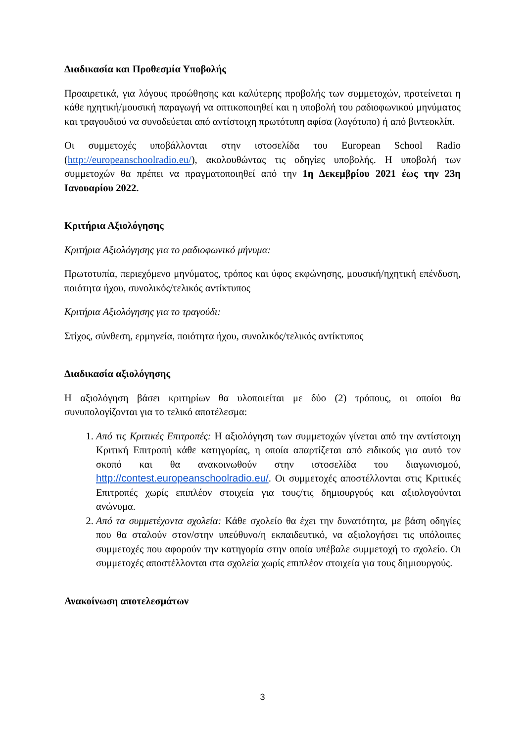Διαδικασία και Προθεσμία Υποβολής
Προαιρετικά, για λόγους προώθησης και καλύτερης προβολής των συμμετοχών, προτείνεται η κάθε ηχητική/μουσική παραγωγή να οπτικοποιηθεί και η υποβολή του ραδιοφωνικού μηνύματος και τραγουδιού να συνοδεύεται από αντίστοιχη πρωτότυπη αφίσα (λογότυπο) ή από βιντεοκλίπ.
Οι συμμετοχές υποβάλλονται στην ιστοσελίδα του European School Radio (http://europeanschoolradio.eu/), ακολουθώντας τις οδηγίες υποβολής. Η υποβολή των συμμετοχών θα πρέπει να πραγματοποιηθεί από την 1η Δεκεμβρίου 2021 έως την 23η Ιανουαρίου 2022.
Κριτήρια Αξιολόγησης
Κριτήρια Αξιολόγησης για το ραδιοφωνικό μήνυμα:
Πρωτοτυπία, περιεχόμενο μηνύματος, τρόπος και ύφος εκφώνησης, μουσική/ηχητική επένδυση, ποιότητα ήχου, συνολικός/τελικός αντίκτυπος
Κριτήρια Αξιολόγησης για το τραγούδι:
Στίχος, σύνθεση, ερμηνεία, ποιότητα ήχου, συνολικός/τελικός αντίκτυπος
Διαδικασία αξιολόγησης
Η αξιολόγηση βάσει κριτηρίων θα υλοποιείται με δύο (2) τρόπους, οι οποίοι θα συνυπολογίζονται για το τελικό αποτέλεσμα:
1. Από τις Κριτικές Επιτροπές: Η αξιολόγηση των συμμετοχών γίνεται από την αντίστοιχη Κριτική Επιτροπή κάθε κατηγορίας, η οποία απαρτίζεται από ειδικούς για αυτό τον σκοπό και θα ανακοινωθούν στην ιστοσελίδα του διαγωνισμού, http://contest.europeanschoolradio.eu/. Οι συμμετοχές αποστέλλονται στις Κριτικές Επιτροπές χωρίς επιπλέον στοιχεία για τους/τις δημιουργούς και αξιολογούνται ανώνυμα.
2. Από τα συμμετέχοντα σχολεία: Κάθε σχολείο θα έχει την δυνατότητα, με βάση οδηγίες που θα σταλούν στον/στην υπεύθυνο/η εκπαιδευτικό, να αξιολογήσει τις υπόλοιπες συμμετοχές που αφορούν την κατηγορία στην οποία υπέβαλε συμμετοχή το σχολείο. Οι συμμετοχές αποστέλλονται στα σχολεία χωρίς επιπλέον στοιχεία για τους δημιουργούς.
Ανακοίνωση αποτελεσμάτων
3